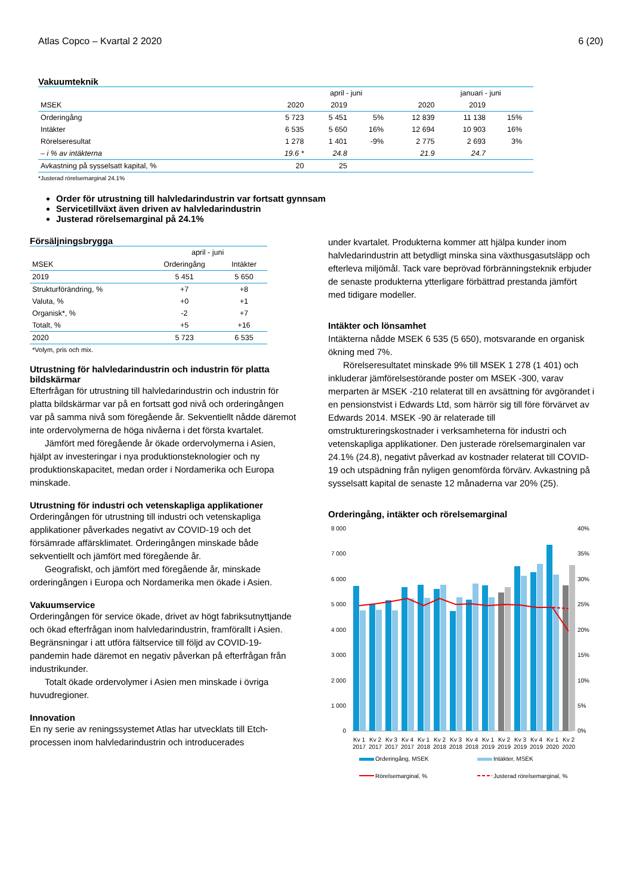Atlas Copco – Kvartal 2 2020 6 (20)
Vakuumteknik
| | | april - juni | | | januari - juni | | |
| MSEK | 2020 | 2019 | | 2020 | 2019 | | |
| Orderingång | 5 723 | 5 451 | 5% | 12 839 | 11 138 | 15% | |
| Intäkter | 6 535 | 5 650 | 16% | 12 694 | 10 903 | 16% | |
| Rörelseresultat | 1 278 | 1 401 | -9% | 2 775 | 2 693 | 3% | |
| – i % av intäkterna | 19.6 * | 24.8 | | 21.9 | 24.7 | | |
| Avkastning på sysselsatt kapital, % | 20 | 25 | | | | | |
*Justerad rörelsemarginal 24.1%
Order för utrustning till halvledarindustrin var fortsatt gynnsam
Servicetillväxt även driven av halvledarindustrin
Justerad rörelsemarginal på 24.1%
Försäljningsbrygga
| | april - juni | |
| MSEK | Orderingång | Intäkter |
| 2019 | 5 451 | 5 650 |
| Strukturförändring, % | +7 | +8 |
| Valuta, % | +0 | +1 |
| Organisk*, % | -2 | +7 |
| Totalt, % | +5 | +16 |
| 2020 | 5 723 | 6 535 |
*Volym, pris och mix.
Utrustning för halvledarindustrin och industrin för platta bildskärmar
Efterfrågan för utrustning till halvledarindustrin och industrin för platta bildskärmar var på en fortsatt god nivå och orderingången var på samma nivå som föregående år. Sekventiellt nådde däremot inte ordervolymerna de höga nivåerna i det första kvartalet.
Jämfört med föregående år ökade ordervolymerna i Asien, hjälpt av investeringar i nya produktionsteknologier och ny produktionskapacitet, medan order i Nordamerika och Europa minskade.
Utrustning för industri och vetenskapliga applikationer
Orderingången för utrustning till industri och vetenskapliga applikationer påverkades negativt av COVID-19 och det försämrade affärsklimatet. Orderingången minskade både sekventiellt och jämfört med föregående år.
Geografiskt, och jämfört med föregående år, minskade orderingången i Europa och Nordamerika men ökade i Asien.
Vakuumservice
Orderingången för service ökade, drivet av högt fabriksutnyttjande och ökad efterfrågan inom halvledarindustrin, framförallt i Asien. Begränsningar i att utföra fältservice till följd av COVID-19-pandemin hade däremot en negativ påverkan på efterfrågan från industrikunder.
Totalt ökade ordervolymer i Asien men minskade i övriga huvudregioner.
Innovation
En ny serie av reningssystemet Atlas har utvecklats till Etch-processen inom halvledarindustrin och introducerades
under kvartalet. Produkterna kommer att hjälpa kunder inom halvledarindustrin att betydligt minska sina växthusgasutsläpp och efterleva miljömål. Tack vare beprövad förbränningsteknik erbjuder de senaste produkterna ytterligare förbättrad prestanda jämfört med tidigare modeller.
Intäkter och lönsamhet
Intäkterna nådde MSEK 6 535 (5 650), motsvarande en organisk ökning med 7%.
Rörelseresultatet minskade 9% till MSEK 1 278 (1 401) och inkluderar jämförelsestörande poster om MSEK -300, varav merparten är MSEK -210 relaterat till en avsättning för avgörandet i en pensionstvist i Edwards Ltd, som härrör sig till före förvärvet av Edwards 2014. MSEK -90 är relaterade till omstruktureringskostnader i verksamheterna för industri och vetenskapliga applikationer. Den justerade rörelsemarginalen var 24.1% (24.8), negativt påverkad av kostnader relaterat till COVID-19 och utspädning från nyligen genomförda förvärv. Avkastning på sysselsatt kapital de senaste 12 månaderna var 20% (25).
Orderingång, intäkter och rörelsemarginal
8 000
7 000
6 000
5 000
4 000
3 000
2 000
1 000
0
40%
35%
30%
25%
20%
15%
10%
5%
0%
Kv 1
Kv 2
Kv 3
Kv 4
Kv 1
Kv 2
Kv 3
Kv 4
Kv 1
Kv 2
Kv 3
Kv 4
Kv 1
Kv 2
2017
2017
2017
2017
2018
2018
2018
2018
2019
2019
2019
2019
2020
2020
Orderingång, MSEK
Intäkter, MSEK
Rörelsemarginal, %
Justerad rörelsemarginal, %